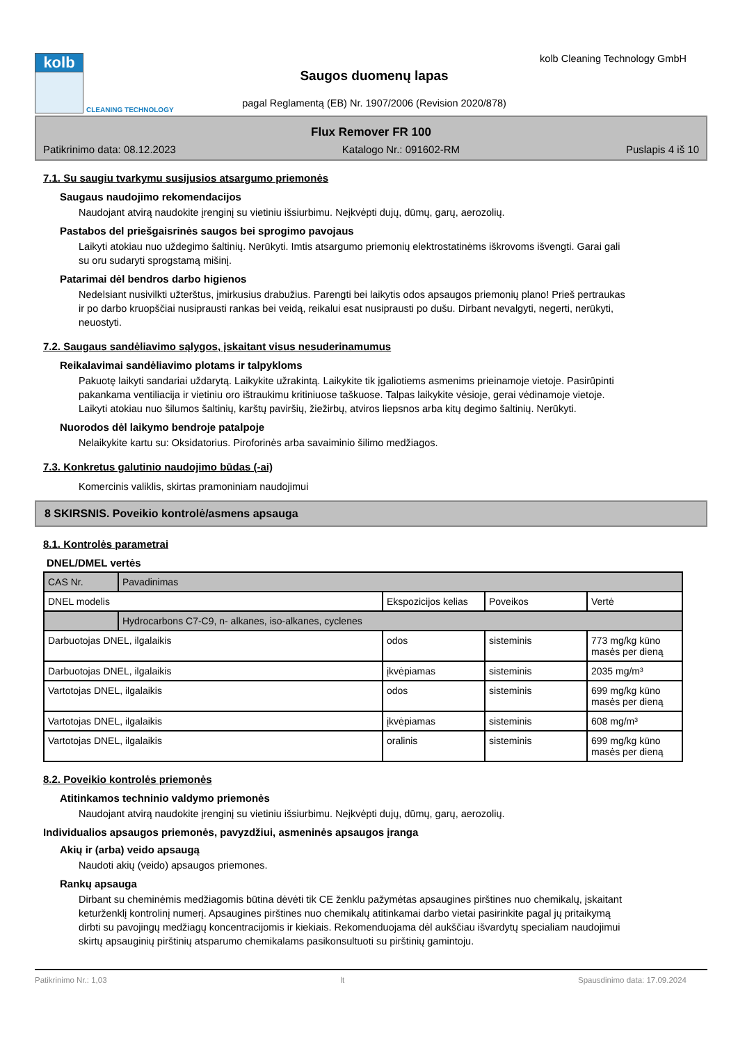kolb
CLEANING TECHNOLOGY
Saugos duomenų lapas
pagal Reglamentą (EB) Nr. 1907/2006 (Revision 2020/878)
kolb Cleaning Technology GmbH
Flux Remover FR 100
Patikrinimo data: 08.12.2023 Katalogo Nr.: 091602-RM Puslapis 4 iš 10
7.1. Su saugiu tvarkymu susijusios atsargumo priemonės
Saugaus naudojimo rekomendacijos
Naudojant atvirą naudokite įrenginį su vietiniu išsiurbimu. Neįkvėpti dujų, dūmų, garų, aerozolių.
Pastabos del priešgaisrinės saugos bei sprogimo pavojaus
Laikyti atokiau nuo uždegimo šaltinių. Nerūkyti. Imtis atsargumo priemonių elektrostatinėms iškrovoms išvengti. Garai gali su oru sudaryti sprogstamą mišinį.
Patarimai dėl bendros darbo higienos
Nedelsiant nusivilkti užterštus, įmirkusius drabužius. Parengti bei laikytis odos apsaugos priemonių plano! Prieš pertraukas ir po darbo kruopščiai nusiprausti rankas bei veidą, reikalui esat nusiprausti po dušu. Dirbant nevalgyti, negerti, nerūkyti, neuostyti.
7.2. Saugaus sandėliavimo sąlygos, įskaitant visus nesuderinamumus
Reikalavimai sandėliavimo plotams ir talpykloms
Pakuotę laikyti sandariai uždarytą. Laikykite užrakintą. Laikykite tik įgaliotiems asmenims prieinamoje vietoje. Pasirūpinti pakankama ventiliacija ir vietiniu oro ištraukimu kritiniuose taškuose. Talpas laikykite vėsioje, gerai vėdinamoje vietoje. Laikyti atokiau nuo šilumos šaltinių, karštų paviršių, žiežirbų, atviros liepsnos arba kitų degimo šaltinių. Nerūkyti.
Nuorodos dėl laikymo bendroje patalpoje
Nelaikykite kartu su: Oksidatorius. Piroforinės arba savaiminio šilimo medžiagos.
7.3. Konkretus galutinio naudojimo būdas (-ai)
Komercinis valiklis, skirtas pramoniniam naudojimui
8 SKIRSNIS. Poveikio kontrolė/asmens apsauga
8.1. Kontrolės parametrai
DNEL/DMEL vertės
| CAS Nr. | Pavadinimas | | | |
| DNEL modelis | | Ekspozicijos kelias | Poveikos | Vertė |
| | Hydrocarbons C7-C9, n- alkanes, iso-alkanes, cyclenes | | | |
| Darbuotojas DNEL, ilgalaikis | | odos | sisteminis | 773 mg/kg kūno masės per dieną |
| Darbuotojas DNEL, ilgalaikis | | įkvėpiamas | sisteminis | 2035 mg/m³ |
| Vartotojas DNEL, ilgalaikis | | odos | sisteminis | 699 mg/kg kūno masės per dieną |
| Vartotojas DNEL, ilgalaikis | | įkvėpiamas | sisteminis | 608 mg/m³ |
| Vartotojas DNEL, ilgalaikis | | oralinis | sisteminis | 699 mg/kg kūno masės per dieną |
8.2. Poveikio kontrolės priemonės
Atitinkamos techninio valdymo priemonės
Naudojant atvirą naudokite įrenginį su vietiniu išsiurbimu. Neįkvėpti dujų, dūmų, garų, aerozolių.
Individualios apsaugos priemonės, pavyzdžiui, asmeninės apsaugos įranga
Akių ir (arba) veido apsaugą
Naudoti akių (veido) apsaugos priemones.
Rankų apsauga
Dirbant su cheminėmis medžiagomis būtina dėvėti tik CE ženklu pažymėtas apsaugines pirštines nuo chemikalų, įskaitant keturženklį kontrolinį numerį. Apsaugines pirštines nuo chemikalų atitinkamai darbo vietai pasirinkite pagal jų pritaikymą dirbti su pavojingų medžiagų koncentracijomis ir kiekiais. Rekomenduojama dėl aukščiau išvardytų specialiam naudojimui skirtų apsauginių pirštinių atsparumo chemikalams pasikonsultuoti su pirštinių gamintoju.
Patikrinimo Nr.: 1,03 lt Spausdinimo data: 17.09.2024